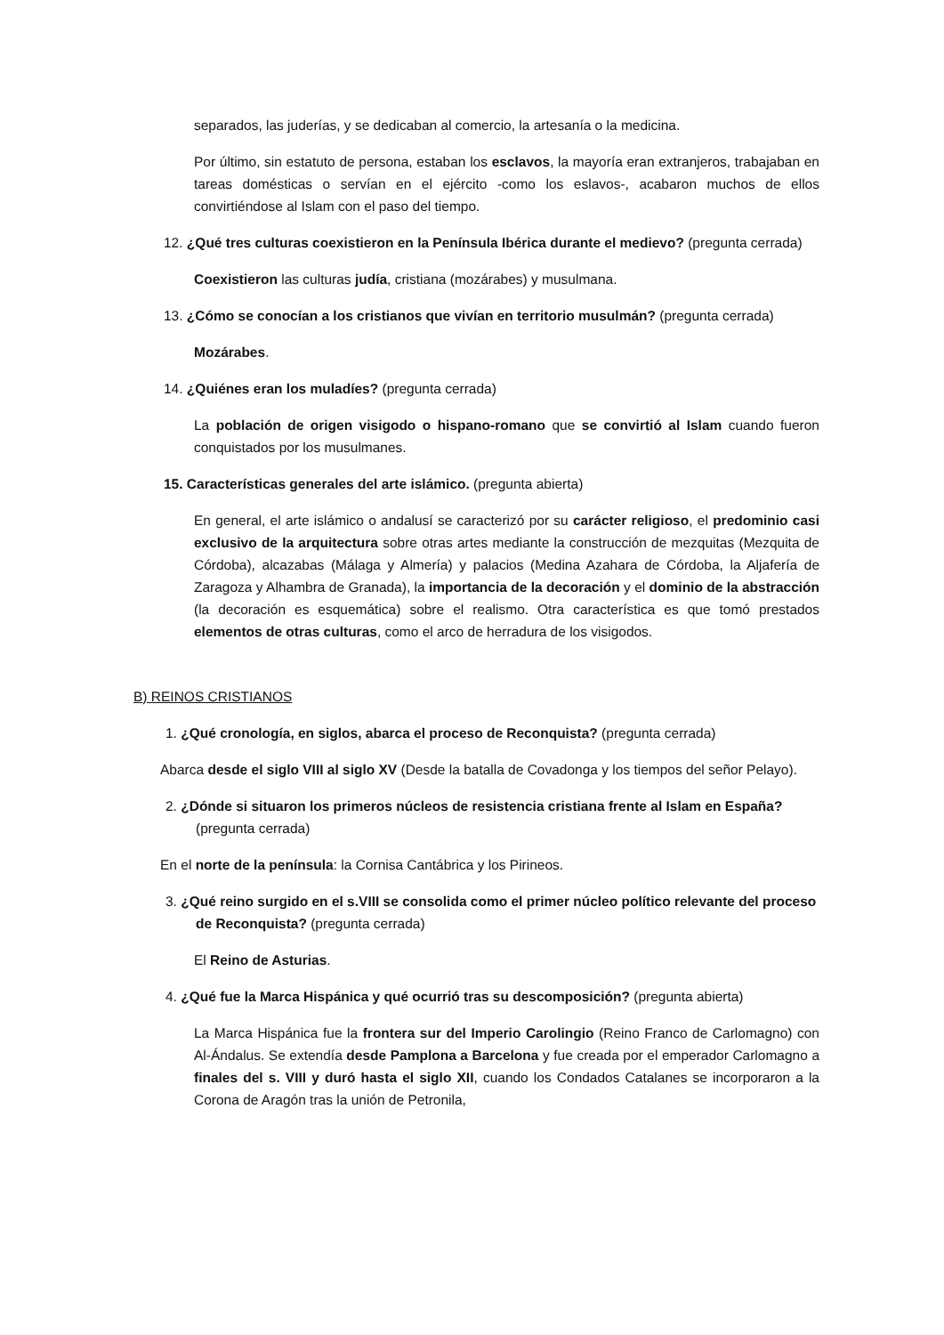separados, las juderías, y se dedicaban al comercio, la artesanía o la medicina.
Por último, sin estatuto de persona, estaban los esclavos, la mayoría eran extranjeros, trabajaban en tareas domésticas o servían en el ejército -como los eslavos-, acabaron muchos de ellos convirtiéndose al Islam con el paso del tiempo.
12. ¿Qué tres culturas coexistieron en la Península Ibérica durante el medievo? (pregunta cerrada)
Coexistieron las culturas judía, cristiana (mozárabes) y musulmana.
13. ¿Cómo se conocían a los cristianos que vivían en territorio musulmán? (pregunta cerrada)
Mozárabes.
14. ¿Quiénes eran los muladíes? (pregunta cerrada)
La población de origen visigodo o hispano-romano que se convirtió al Islam cuando fueron conquistados por los musulmanes.
15. Características generales del arte islámico. (pregunta abierta)
En general, el arte islámico o andalusí se caracterizó por su carácter religioso, el predominio casi exclusivo de la arquitectura sobre otras artes mediante la construcción de mezquitas (Mezquita de Córdoba), alcazabas (Málaga y Almería) y palacios (Medina Azahara de Córdoba, la Aljafería de Zaragoza y Alhambra de Granada), la importancia de la decoración y el dominio de la abstracción (la decoración es esquemática) sobre el realismo. Otra característica es que tomó prestados elementos de otras culturas, como el arco de herradura de los visigodos.
B) REINOS CRISTIANOS
1. ¿Qué cronología, en siglos, abarca el proceso de Reconquista? (pregunta cerrada)
Abarca desde el siglo VIII al siglo XV (Desde la batalla de Covadonga y los tiempos del señor Pelayo).
2. ¿Dónde si situaron los primeros núcleos de resistencia cristiana frente al Islam en España? (pregunta cerrada)
En el norte de la península: la Cornisa Cantábrica y los Pirineos.
3. ¿Qué reino surgido en el s.VIII se consolida como el primer núcleo político relevante del proceso de Reconquista? (pregunta cerrada)
El Reino de Asturias.
4. ¿Qué fue la Marca Hispánica y qué ocurrió tras su descomposición? (pregunta abierta)
La Marca Hispánica fue la frontera sur del Imperio Carolingio (Reino Franco de Carlomagno) con Al-Ándalus. Se extendía desde Pamplona a Barcelona y fue creada por el emperador Carlomagno a finales del s. VIII y duró hasta el siglo XII, cuando los Condados Catalanes se incorporaron a la Corona de Aragón tras la unión de Petronila,